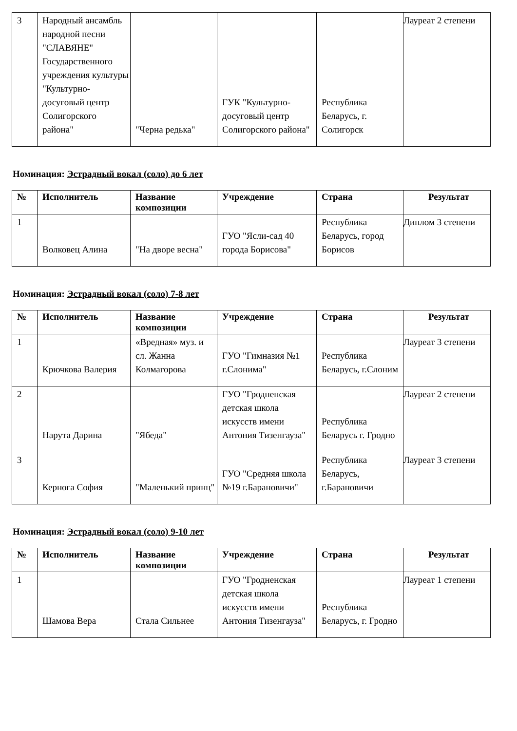| 3 | Народный ансамбль народной песни "СЛАВЯНЕ" Государственного учреждения культуры "Культурно-досуговый центр Солигорского района" | "Черна редька" | ГУК "Культурно-досуговый центр Солигорского района" | Республика Беларусь, г. Солигорск | Лауреат 2 степени |
Номинация: Эстрадный вокал (соло) до 6 лет
| № | Исполнитель | Название композиции | Учреждение | Страна | Результат |
| --- | --- | --- | --- | --- | --- |
| 1 | Волковец Алина | "На дворе весна" | ГУО "Ясли-сад 40 города Борисова" | Республика Беларусь, город Борисов | Диплом 3 степени |
Номинация: Эстрадный вокал (соло) 7-8 лет
| № | Исполнитель | Название композиции | Учреждение | Страна | Результат |
| --- | --- | --- | --- | --- | --- |
| 1 | Крючкова Валерия | «Вредная» муз. и сл. Жанна Колмагорова | ГУО "Гимназия №1 г.Слонима" | Республика Беларусь, г.Слоним | Лауреат 3 степени |
| 2 | Нарута Дарина | "Ябеда" | ГУО "Гродненская детская школа искусств имени Антония Тизенгауза" | Республика Беларусь г. Гродно | Лауреат 2 степени |
| 3 | Керногa София | "Маленький принц" | ГУО "Средняя школа №19 г.Барановичи" | Республика Беларусь, г.Барановичи | Лауреат 3 степени |
Номинация: Эстрадный вокал (соло) 9-10 лет
| № | Исполнитель | Название композиции | Учреждение | Страна | Результат |
| --- | --- | --- | --- | --- | --- |
| 1 | Шамова Вера | Стала Сильнее | ГУО "Гродненская детская школа искусств имени Антония Тизенгауза" | Республика Беларусь, г. Гродно | Лауреат 1 степени |